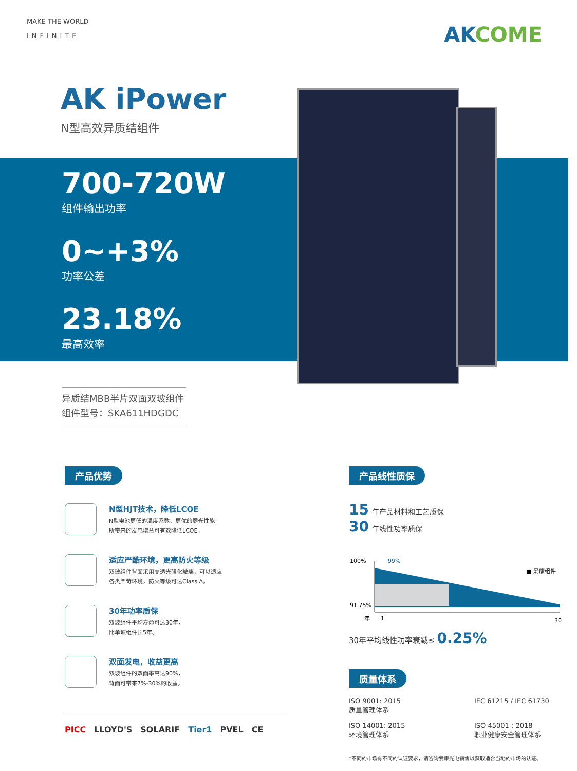MAKE THE WORLD
INFINITE AKCOME
AK iPower
N型高效异质结组件
700-720W
组件输出功率
0~+3%
功率公差
23.18%
最高效率
异质结MBB半片双面双玻组件
组件型号：SKA611HDGDC
产品优势
N型HJT技术，降低LCOE
N型电池更低的温度系数、更优的弱光性能
所带来的发电增益可有效降低LCOE。
适应严酷环境，更高防火等级
双玻组件背面采用高透光强化玻璃，可以适应
各类严苛环境，防火等级可达Class A。
30年功率质保
双玻组件平均寿命可达30年，
比单玻组件长5年。
双面发电，收益更高
双玻组件的双面率高达90%，
背面可带来7%-30%的收益。
PICC LLOYD'S SOLARIF Tier1 PVEL CE
产品线性质保
15 年产品材料和工艺质保
30 年线性功率质保
100%
99%
91.75%
■ 爱康组件
年
1
30
30年平均线性功率衰减≤ 0.25%
质量体系
ISO 9001: 2015
质量管理体系
IEC 61215 / IEC 61730
ISO 14001: 2015
环境管理体系
ISO 45001 : 2018
职业健康安全管理体系
*不同的市场有不同的认证要求，请咨询爱康光电销售以获取适合当地的市场的认证。